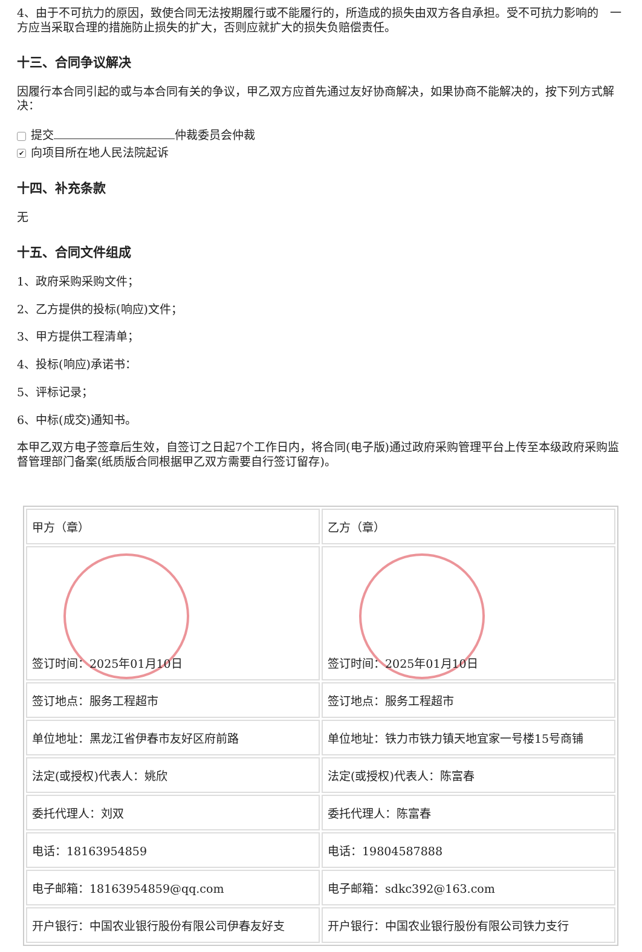4、由于不可抗力的原因，致使合同无法按期履行或不能履行的，所造成的损失由双方各自承担。受不可抗力影响的　一方应当采取合理的措施防止损失的扩大，否则应就扩大的损失负赔偿责任。
十三、合同争议解决
因履行本合同引起的或与本合同有关的争议，甲乙双方应首先通过友好协商解决，如果协商不能解决的，按下列方式解决：
提交 仲裁委员会仲裁
✔ 向项目所在地人民法院起诉
十四、补充条款
无
十五、合同文件组成
1、政府采购采购文件；
2、乙方提供的投标(响应)文件；
3、甲方提供工程清单；
4、投标(响应)承诺书：
5、评标记录；
6、中标(成交)通知书。
本甲乙双方电子签章后生效，自签订之日起7个工作日内，将合同(电子版)通过政府采购管理平台上传至本级政府采购监督管理部门备案(纸质版合同根据甲乙双方需要自行签订留存)。
| 甲方（章） | 乙方（章） |
| 签订时间：2025年01月10日 | 签订时间：2025年01月10日 |
| 签订地点：服务工程超市 | 签订地点：服务工程超市 |
| 单位地址：黑龙江省伊春市友好区府前路 | 单位地址：铁力市铁力镇天地宜家一号楼15号商铺 |
| 法定(或授权)代表人：姚欣 | 法定(或授权)代表人：陈富春 |
| 委托代理人：刘双 | 委托代理人：陈富春 |
| 电话：18163954859 | 电话：19804587888 |
| 电子邮箱：18163954859@qq.com | 电子邮箱：sdkc392@163.com |
| 开户银行：中国农业银行股份有限公司伊春友好支 | 开户银行：中国农业银行股份有限公司铁力支行 |